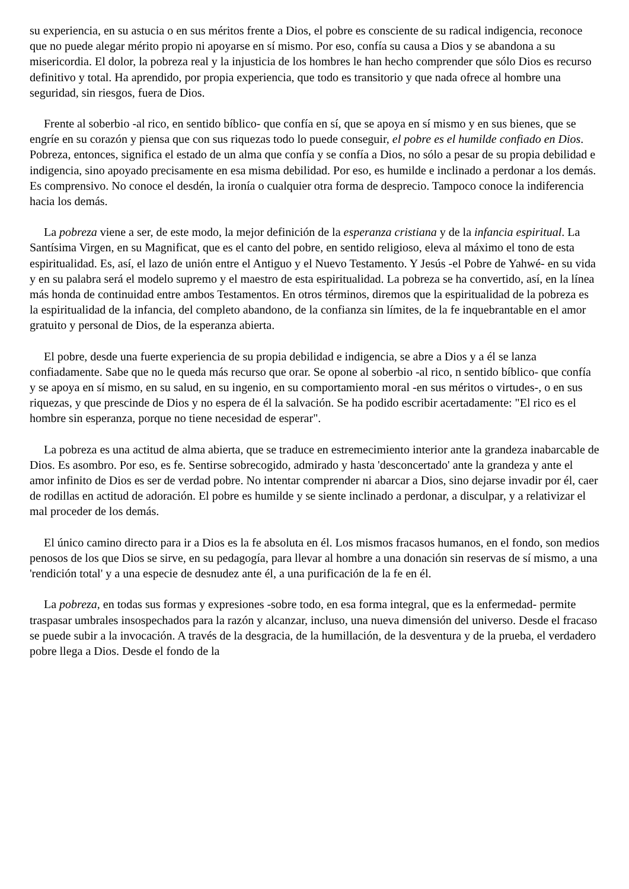su experiencia, en su astucia o en sus méritos frente a Dios, el pobre es consciente de su radical indigencia, reconoce que no puede alegar mérito propio ni apoyarse en sí mismo. Por eso, confía su causa a Dios y se abandona a su misericordia. El dolor, la pobreza real y la injusticia de los hombres le han hecho comprender que sólo Dios es recurso definitivo y total. Ha aprendido, por propia experiencia, que todo es transitorio y que nada ofrece al hombre una seguridad, sin riesgos, fuera de Dios.
Frente al soberbio -al rico, en sentido bíblico- que confía en sí, que se apoya en sí mismo y en sus bienes, que se engríe en su corazón y piensa que con sus riquezas todo lo puede conseguir, el pobre es el humilde confiado en Dios. Pobreza, entonces, significa el estado de un alma que confía y se confía a Dios, no sólo a pesar de su propia debilidad e indigencia, sino apoyado precisamente en esa misma debilidad. Por eso, es humilde e inclinado a perdonar a los demás. Es comprensivo. No conoce el desdén, la ironía o cualquier otra forma de desprecio. Tampoco conoce la indiferencia hacia los demás.
La pobreza viene a ser, de este modo, la mejor definición de la esperanza cristiana y de la infancia espiritual. La Santísima Virgen, en su Magnificat, que es el canto del pobre, en sentido religioso, eleva al máximo el tono de esta espiritualidad. Es, así, el lazo de unión entre el Antiguo y el Nuevo Testamento. Y Jesús -el Pobre de Yahwé- en su vida y en su palabra será el modelo supremo y el maestro de esta espiritualidad. La pobreza se ha convertido, así, en la línea más honda de continuidad entre ambos Testamentos. En otros términos, diremos que la espiritualidad de la pobreza es la espiritualidad de la infancia, del completo abandono, de la confianza sin límites, de la fe inquebrantable en el amor gratuito y personal de Dios, de la esperanza abierta.
El pobre, desde una fuerte experiencia de su propia debilidad e indigencia, se abre a Dios y a él se lanza confiadamente. Sabe que no le queda más recurso que orar. Se opone al soberbio -al rico, n sentido bíblico- que confía y se apoya en sí mismo, en su salud, en su ingenio, en su comportamiento moral -en sus méritos o virtudes-, o en sus riquezas, y que prescinde de Dios y no espera de él la salvación. Se ha podido escribir acertadamente: "El rico es el hombre sin esperanza, porque no tiene necesidad de esperar".
La pobreza es una actitud de alma abierta, que se traduce en estremecimiento interior ante la grandeza inabarcable de Dios. Es asombro. Por eso, es fe. Sentirse sobrecogido, admirado y hasta 'desconcertado' ante la grandeza y ante el amor infinito de Dios es ser de verdad pobre. No intentar comprender ni abarcar a Dios, sino dejarse invadir por él, caer de rodillas en actitud de adoración. El pobre es humilde y se siente inclinado a perdonar, a disculpar, y a relativizar el mal proceder de los demás.
El único camino directo para ir a Dios es la fe absoluta en él. Los mismos fracasos humanos, en el fondo, son medios penosos de los que Dios se sirve, en su pedagogía, para llevar al hombre a una donación sin reservas de sí mismo, a una 'rendición total' y a una especie de desnudez ante él, a una purificación de la fe en él.
La pobreza, en todas sus formas y expresiones -sobre todo, en esa forma integral, que es la enfermedad- permite traspasar umbrales insospechados para la razón y alcanzar, incluso, una nueva dimensión del universo. Desde el fracaso se puede subir a la invocación. A través de la desgracia, de la humillación, de la desventura y de la prueba, el verdadero pobre llega a Dios. Desde el fondo de la